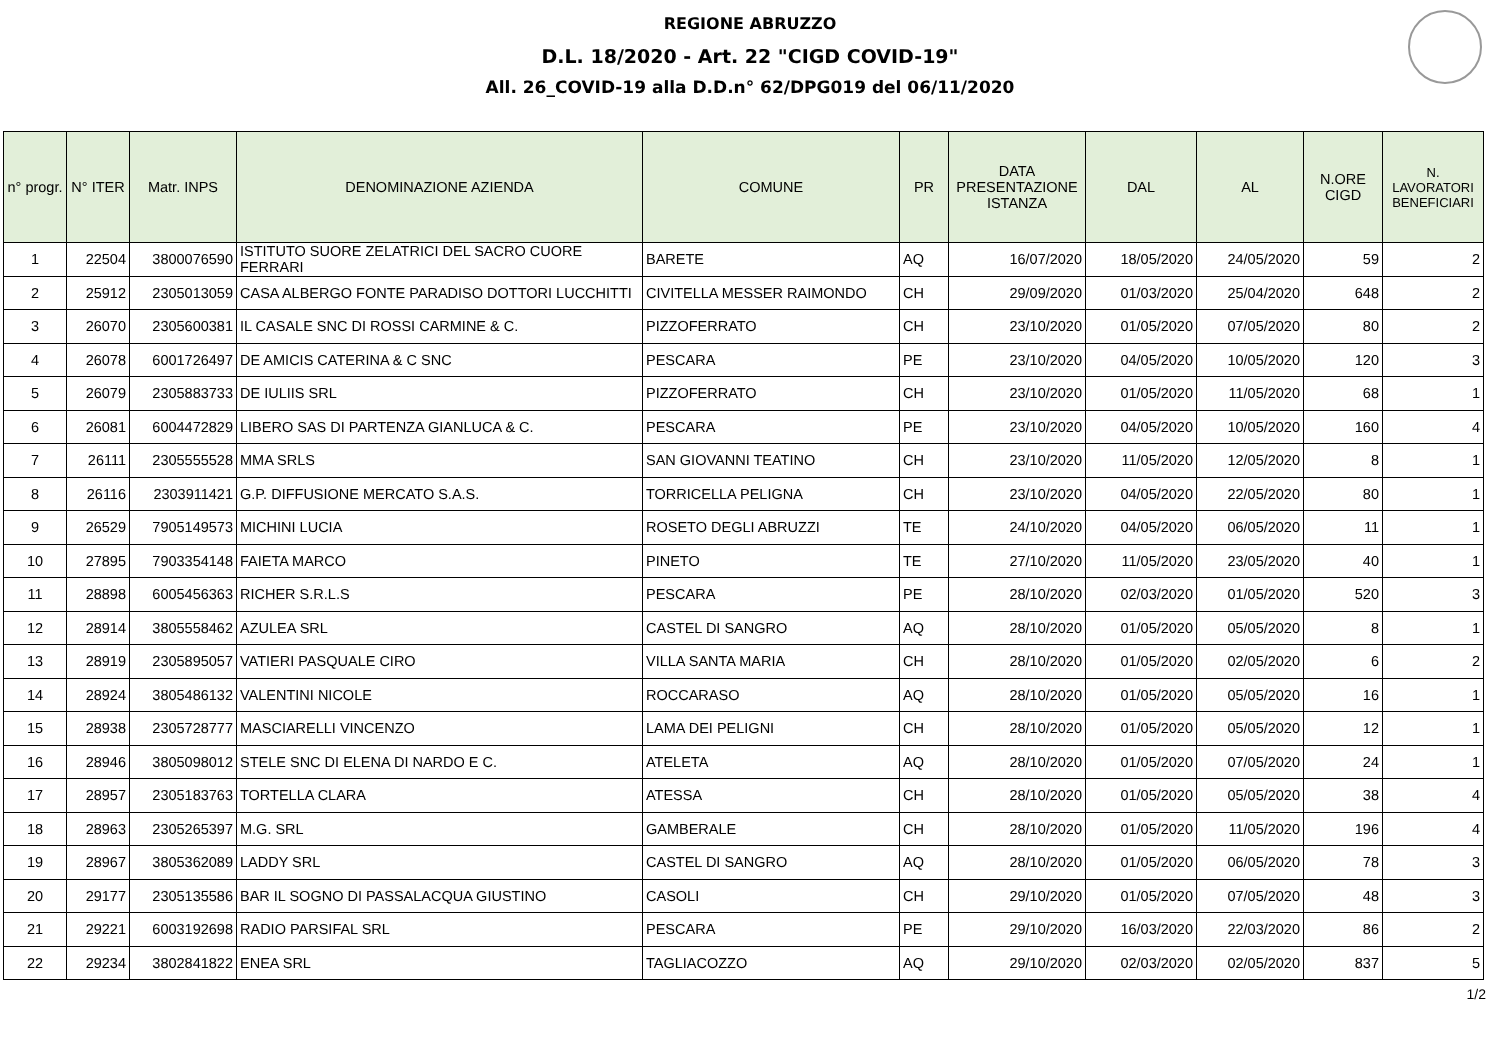REGIONE ABRUZZO
D.L. 18/2020 - Art. 22 "CIGD COVID-19"
All. 26_COVID-19 alla D.D.n° 62/DPG019 del 06/11/2020
| n° progr. | N° ITER | Matr. INPS | DENOMINAZIONE AZIENDA | COMUNE | PR | DATA PRESENTAZIONE ISTANZA | DAL | AL | N.ORE CIGD | N. LAVORATORI BENEFICIARI |
| --- | --- | --- | --- | --- | --- | --- | --- | --- | --- | --- |
| 1 | 22504 | 3800076590 | ISTITUTO SUORE ZELATRICI DEL SACRO CUORE FERRARI | BARETE | AQ | 16/07/2020 | 18/05/2020 | 24/05/2020 | 59 | 2 |
| 2 | 25912 | 2305013059 | CASA ALBERGO FONTE PARADISO DOTTORI LUCCHITTI | CIVITELLA MESSER RAIMONDO | CH | 29/09/2020 | 01/03/2020 | 25/04/2020 | 648 | 2 |
| 3 | 26070 | 2305600381 | IL CASALE SNC DI ROSSI CARMINE & C. | PIZZOFERRATO | CH | 23/10/2020 | 01/05/2020 | 07/05/2020 | 80 | 2 |
| 4 | 26078 | 6001726497 | DE AMICIS CATERINA & C SNC | PESCARA | PE | 23/10/2020 | 04/05/2020 | 10/05/2020 | 120 | 3 |
| 5 | 26079 | 2305883733 | DE IULIIS SRL | PIZZOFERRATO | CH | 23/10/2020 | 01/05/2020 | 11/05/2020 | 68 | 1 |
| 6 | 26081 | 6004472829 | LIBERO SAS DI PARTENZA GIANLUCA & C. | PESCARA | PE | 23/10/2020 | 04/05/2020 | 10/05/2020 | 160 | 4 |
| 7 | 26111 | 2305555528 | MMA SRLS | SAN GIOVANNI TEATINO | CH | 23/10/2020 | 11/05/2020 | 12/05/2020 | 8 | 1 |
| 8 | 26116 | 2303911421 | G.P. DIFFUSIONE MERCATO S.A.S. | TORRICELLA PELIGNA | CH | 23/10/2020 | 04/05/2020 | 22/05/2020 | 80 | 1 |
| 9 | 26529 | 7905149573 | MICHINI LUCIA | ROSETO DEGLI ABRUZZI | TE | 24/10/2020 | 04/05/2020 | 06/05/2020 | 11 | 1 |
| 10 | 27895 | 7903354148 | FAIETA MARCO | PINETO | TE | 27/10/2020 | 11/05/2020 | 23/05/2020 | 40 | 1 |
| 11 | 28898 | 6005456363 | RICHER S.R.L.S | PESCARA | PE | 28/10/2020 | 02/03/2020 | 01/05/2020 | 520 | 3 |
| 12 | 28914 | 3805558462 | AZULEA SRL | CASTEL DI SANGRO | AQ | 28/10/2020 | 01/05/2020 | 05/05/2020 | 8 | 1 |
| 13 | 28919 | 2305895057 | VATIERI PASQUALE CIRO | VILLA SANTA MARIA | CH | 28/10/2020 | 01/05/2020 | 02/05/2020 | 6 | 2 |
| 14 | 28924 | 3805486132 | VALENTINI NICOLE | ROCCARASO | AQ | 28/10/2020 | 01/05/2020 | 05/05/2020 | 16 | 1 |
| 15 | 28938 | 2305728777 | MASCIARELLI VINCENZO | LAMA DEI PELIGNI | CH | 28/10/2020 | 01/05/2020 | 05/05/2020 | 12 | 1 |
| 16 | 28946 | 3805098012 | STELE SNC DI ELENA DI NARDO E C. | ATELETA | AQ | 28/10/2020 | 01/05/2020 | 07/05/2020 | 24 | 1 |
| 17 | 28957 | 2305183763 | TORTELLA CLARA | ATESSA | CH | 28/10/2020 | 01/05/2020 | 05/05/2020 | 38 | 4 |
| 18 | 28963 | 2305265397 | M.G. SRL | GAMBERALE | CH | 28/10/2020 | 01/05/2020 | 11/05/2020 | 196 | 4 |
| 19 | 28967 | 3805362089 | LADDY SRL | CASTEL DI SANGRO | AQ | 28/10/2020 | 01/05/2020 | 06/05/2020 | 78 | 3 |
| 20 | 29177 | 2305135586 | BAR IL SOGNO DI PASSALACQUA GIUSTINO | CASOLI | CH | 29/10/2020 | 01/05/2020 | 07/05/2020 | 48 | 3 |
| 21 | 29221 | 6003192698 | RADIO PARSIFAL SRL | PESCARA | PE | 29/10/2020 | 16/03/2020 | 22/03/2020 | 86 | 2 |
| 22 | 29234 | 3802841822 | ENEA SRL | TAGLIACOZZO | AQ | 29/10/2020 | 02/03/2020 | 02/05/2020 | 837 | 5 |
1/2